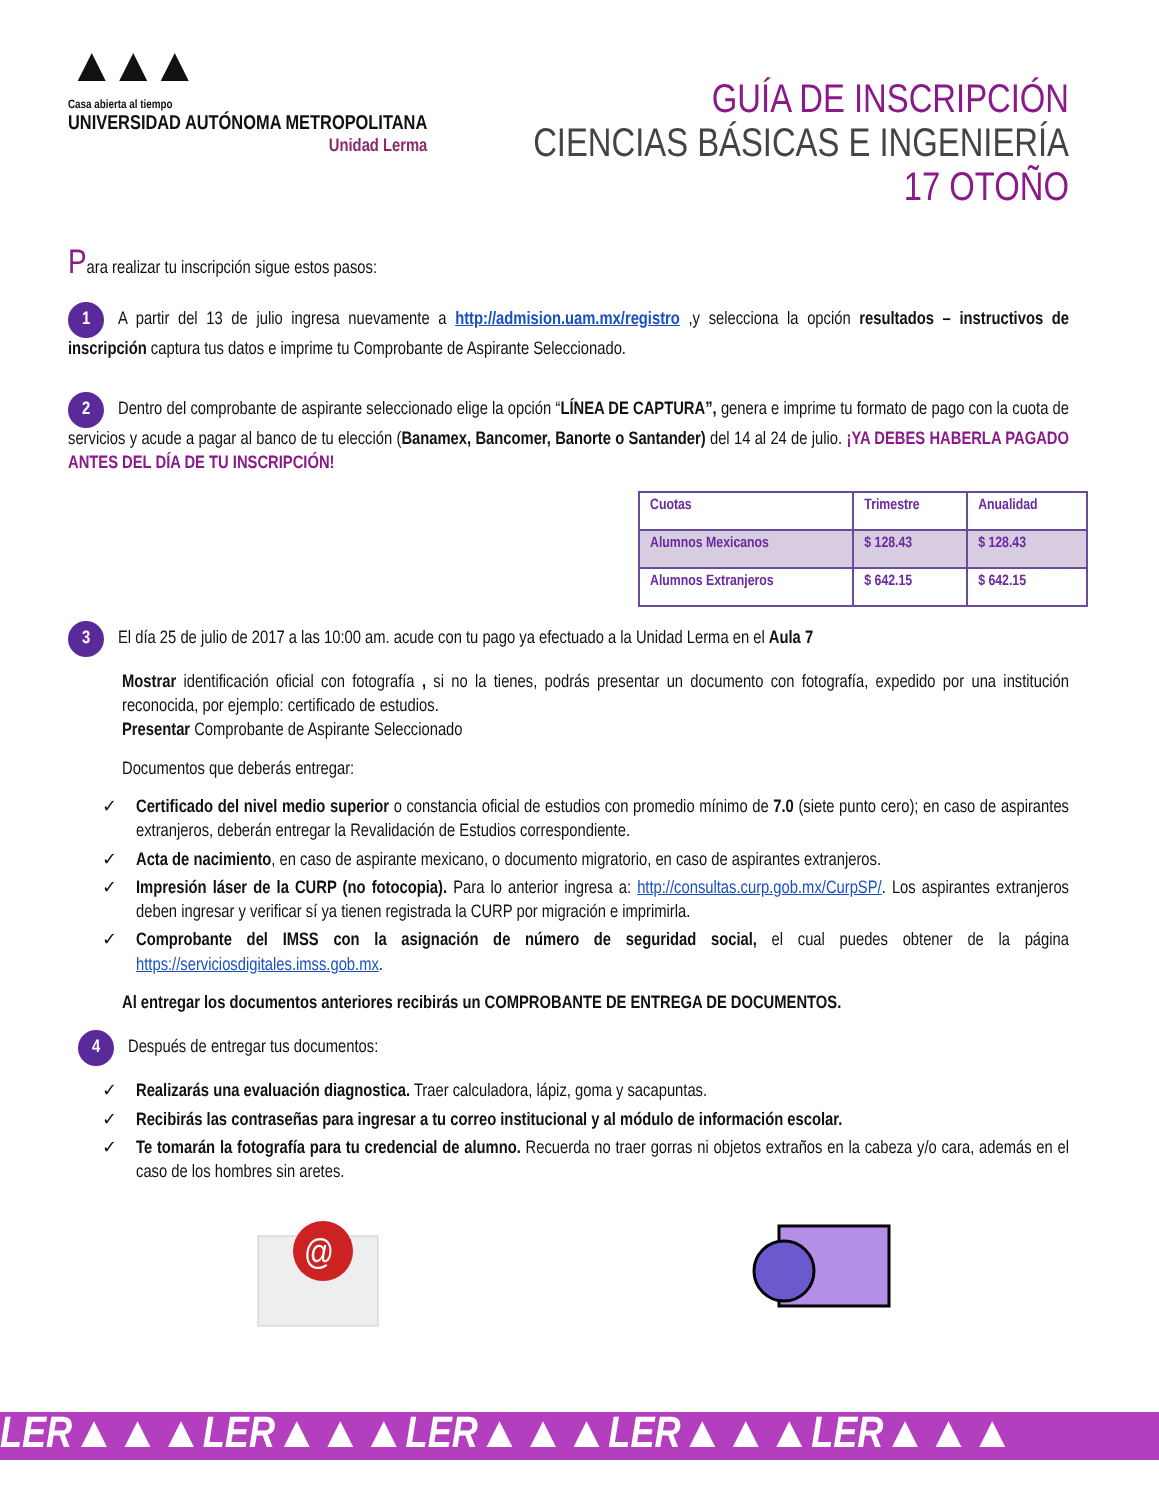▲▲▲
Casa abierta al tiempo
UNIVERSIDAD AUTÓNOMA METROPOLITANA
Unidad Lerma
GUÍA DE INSCRIPCIÓN
CIENCIAS BÁSICAS E INGENIERÍA
17 OTOÑO
Para realizar tu inscripción sigue estos pasos:
1 A partir del 13 de julio ingresa nuevamente a http://admision.uam.mx/registro ,y selecciona la opción resultados – instructivos de inscripción captura tus datos e imprime tu Comprobante de Aspirante Seleccionado.
2 Dentro del comprobante de aspirante seleccionado elige la opción “LÍNEA DE CAPTURA”, genera e imprime tu formato de pago con la cuota de servicios y acude a pagar al banco de tu elección (Banamex, Bancomer, Banorte o Santander) del 14 al 24 de julio. ¡YA DEBES HABERLA PAGADO ANTES DEL DÍA DE TU INSCRIPCIÓN!
| Cuotas | Trimestre | Anualidad |
| --- | --- | --- |
| Alumnos Mexicanos | $ 128.43 | $ 128.43 |
| Alumnos Extranjeros | $ 642.15 | $ 642.15 |
3 El día 25 de julio de 2017 a las 10:00 am. acude con tu pago ya efectuado a la Unidad Lerma en el Aula 7
Mostrar identificación oficial con fotografía , si no la tienes, podrás presentar un documento con fotografía, expedido por una institución reconocida, por ejemplo: certificado de estudios.
Presentar Comprobante de Aspirante Seleccionado
Documentos que deberás entregar:
✓ Certificado del nivel medio superior o constancia oficial de estudios con promedio mínimo de 7.0 (siete punto cero); en caso de aspirantes extranjeros, deberán entregar la Revalidación de Estudios correspondiente.
✓ Acta de nacimiento, en caso de aspirante mexicano, o documento migratorio, en caso de aspirantes extranjeros.
✓ Impresión láser de la CURP (no fotocopia). Para lo anterior ingresa a: http://consultas.curp.gob.mx/CurpSP/. Los aspirantes extranjeros deben ingresar y verificar sí ya tienen registrada la CURP por migración e imprimirla.
✓ Comprobante del IMSS con la asignación de número de seguridad social, el cual puedes obtener de la página https://serviciosdigitales.imss.gob.mx.
Al entregar los documentos anteriores recibirás un COMPROBANTE DE ENTREGA DE DOCUMENTOS.
4 Después de entregar tus documentos:
✓ Realizarás una evaluación diagnostica. Traer calculadora, lápiz, goma y sacapuntas.
✓ Recibirás las contraseñas para ingresar a tu correo institucional y al módulo de información escolar.
✓ Te tomarán la fotografía para tu credencial de alumno. Recuerda no traer gorras ni objetos extraños en la cabeza y/o cara, además en el caso de los hombres sin aretes.
@
LER▲▲▲LER▲▲▲LER▲▲▲LER▲▲▲LER▲▲▲